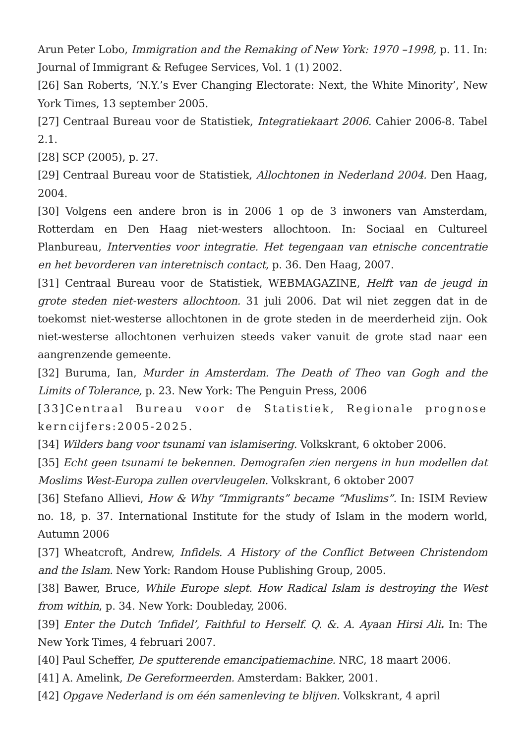Arun Peter Lobo, Immigration and the Remaking of New York: 1970 –1998, p. 11. In: Journal of Immigrant & Refugee Services, Vol. 1 (1) 2002.
[26] San Roberts, ‘N.Y.’s Ever Changing Electorate: Next, the White Minority’, New York Times, 13 september 2005.
[27] Centraal Bureau voor de Statistiek, Integratiekaart 2006. Cahier 2006-8. Tabel 2.1.
[28] SCP (2005), p. 27.
[29] Centraal Bureau voor de Statistiek, Allochtonen in Nederland 2004. Den Haag, 2004.
[30] Volgens een andere bron is in 2006 1 op de 3 inwoners van Amsterdam, Rotterdam en Den Haag niet-westers allochtoon. In: Sociaal en Cultureel Planbureau, Interventies voor integratie. Het tegengaan van etnische concentratie en het bevorderen van interetnisch contact, p. 36. Den Haag, 2007.
[31] Centraal Bureau voor de Statistiek, WEBMAGAZINE, Helft van de jeugd in grote steden niet-westers allochtoon. 31 juli 2006. Dat wil niet zeggen dat in de toekomst niet-westerse allochtonen in de grote steden in de meerderheid zijn. Ook niet-westerse allochtonen verhuizen steeds vaker vanuit de grote stad naar een aangrenzende gemeente.
[32] Buruma, Ian, Murder in Amsterdam. The Death of Theo van Gogh and the Limits of Tolerance, p. 23. New York: The Penguin Press, 2006
[33]Centraal Bureau voor de Statistiek, Regionale prognose kerncijfers:2005-2025.
[34] Wilders bang voor tsunami van islamisering. Volkskrant, 6 oktober 2006.
[35] Echt geen tsunami te bekennen. Demografen zien nergens in hun modellen dat Moslims West-Europa zullen overvleugelen. Volkskrant, 6 oktober 2007
[36] Stefano Allievi, How & Why “Immigrants” became “Muslims”. In: ISIM Review no. 18, p. 37. International Institute for the study of Islam in the modern world, Autumn 2006
[37] Wheatcroft, Andrew, Infidels. A History of the Conflict Between Christendom and the Islam. New York: Random House Publishing Group, 2005.
[38] Bawer, Bruce, While Europe slept. How Radical Islam is destroying the West from within, p. 34. New York: Doubleday, 2006.
[39] Enter the Dutch ‘Infidel’, Faithful to Herself. Q. &. A. Ayaan Hirsi Ali. In: The New York Times, 4 februari 2007.
[40] Paul Scheffer, De sputterende emancipatiemachine. NRC, 18 maart 2006.
[41] A. Amelink, De Gereformeerden. Amsterdam: Bakker, 2001.
[42] Opgave Nederland is om één samenleving te blijven. Volkskrant, 4 april